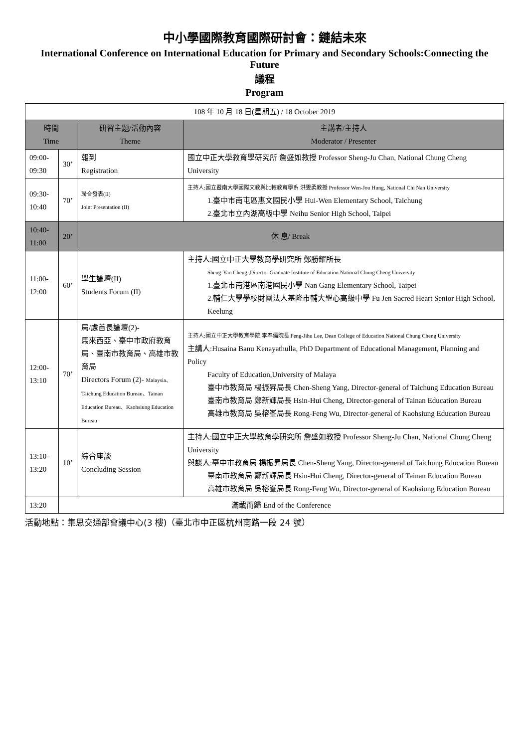中小學國際教育國際研討會：鏈結未來
International Conference on International Education for Primary and Secondary Schools:Connecting the Future
議程
Program
| 108 年 10 月 18 日(星期五) / 18 October 2019 | | | |
| 時間 Time | | 研習主題/活動內容 Theme | 主講者/主持人 Moderator / Presenter |
| 09:00- 09:30 | 30’ | 報到 Registration | 國立中正大學教育學研究所 詹盛如教授 Professor Sheng-Ju Chan, National Chung Cheng University |
| 09:30- 10:40 | 70’ | 聯合發表(II) Joint Presentation (II) | 主持人:國立暨南大學國際文教與比較教育學系 洪雯柔教授 Professor Wen-Jou Hung, National Chi Nan University 1.臺中市南屯區惠文國民小學 Hui-Wen Elementary School, Taichung 2.臺北市立內湖高級中學 Neihu Senior High School, Taipei |
| 10:40- 11:00 | 20’ | 休 息/ Break | |
| 11:00- 12:00 | 60’ | 學生論壇(II) Students Forum (II) | 主持人:國立中正大學教育學研究所 鄭勝耀所長 Sheng-Yao Cheng ,Director Graduate Institute of Education National Chung Cheng University 1.臺北市南港區南港國民小學 Nan Gang Elementary School, Taipei 2.輔仁大學學校財團法人基隆市輔大聖心高級中學 Fu Jen Sacred Heart Senior High School, Keelung |
| 12:00- 13:10 | 70’ | 局/處首長論壇(2)- 馬來西亞、臺中市政府教育局、臺南市教育局、高雄市教育局 Directors Forum (2)- Malaysia、Taichung Education Bureau、Tainan Education Bureau、Kaohsiung Education Bureau | 主持人:國立中正大學教育學院 李奉儒院長 Feng-Jihu Lee, Dean College of Education National Chung Cheng University 主講人:Husaina Banu Kenayathulla, PhD Department of Educational Management, Planning and Policy Faculty of Education,University of Malaya 臺中市教育局 楊振昇局長 Chen-Sheng Yang, Director-general of Taichung Education Bureau 臺南市教育局 鄭新輝局長 Hsin-Hui Cheng, Director-general of Tainan Education Bureau 高雄市教育局 吳榕峯局長 Rong-Feng Wu, Director-general of Kaohsiung Education Bureau |
| 13:10- 13:20 | 10’ | 綜合座談 Concluding Session | 主持人:國立中正大學教育學研究所 詹盛如教授 Professor Sheng-Ju Chan, National Chung Cheng University 與談人:臺中市教育局 楊振昇局長 Chen-Sheng Yang, Director-general of Taichung Education Bureau 臺南市教育局 鄭新輝局長 Hsin-Hui Cheng, Director-general of Tainan Education Bureau 高雄市教育局 吳榕峯局長 Rong-Feng Wu, Director-general of Kaohsiung Education Bureau |
| 13:20 | 滿載而歸 End of the Conference | | |
活動地點：集思交通部會議中心(3 樓)（臺北市中正區杭州南路一段 24 號）